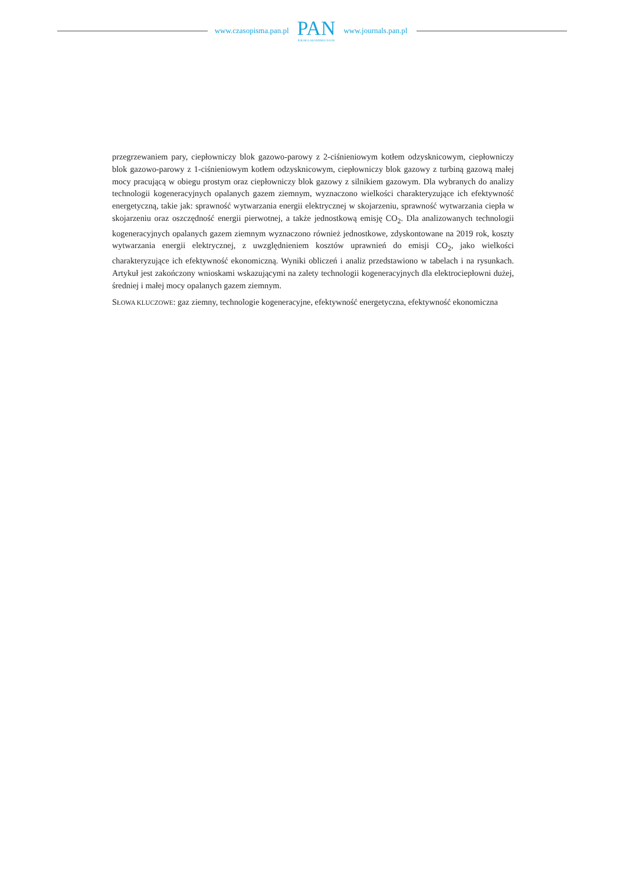www.czasopisma.pan.pl
PAN
POLSKA AKADEMIA NAUK
www.journals.pan.pl
przegrzewaniem pary, ciepłowniczy blok gazowo-parowy z 2-ciśnieniowym kotłem odzysknicowym, ciepłowniczy blok gazowo-parowy z 1-ciśnieniowym kotłem odzysknicowym, ciepłowniczy blok gazowy z turbiną gazową małej mocy pracującą w obiegu prostym oraz ciepłowniczy blok gazowy z silnikiem gazowym. Dla wybranych do analizy technologii kogeneracyjnych opalanych gazem ziemnym, wyznaczono wielkości charakteryzujące ich efektywność energetyczną, takie jak: sprawność wytwarzania energii elektrycznej w skojarzeniu, sprawność wytwarzania ciepła w skojarzeniu oraz oszczędność energii pierwotnej, a także jednostkową emisję CO<sub>2</sub>. Dla analizowanych technologii kogeneracyjnych opalanych gazem ziemnym wyznaczono również jednostkowe, zdyskontowane na 2019 rok, koszty wytwarzania energii elektrycznej, z uwzględnieniem kosztów uprawnień do emisji CO<sub>2</sub>, jako wielkości charakteryzujące ich efektywność ekonomiczną. Wyniki obliczeń i analiz przedstawiono w tabelach i na rysunkach. Artykuł jest zakończony wnioskami wskazującymi na zalety technologii kogeneracyjnych dla elektrociepłowni dużej, średniej i małej mocy opalanych gazem ziemnym.
SŁOWA KLUCZOWE: gaz ziemny, technologie kogeneracyjne, efektywność energetyczna, efektywność ekonomiczna